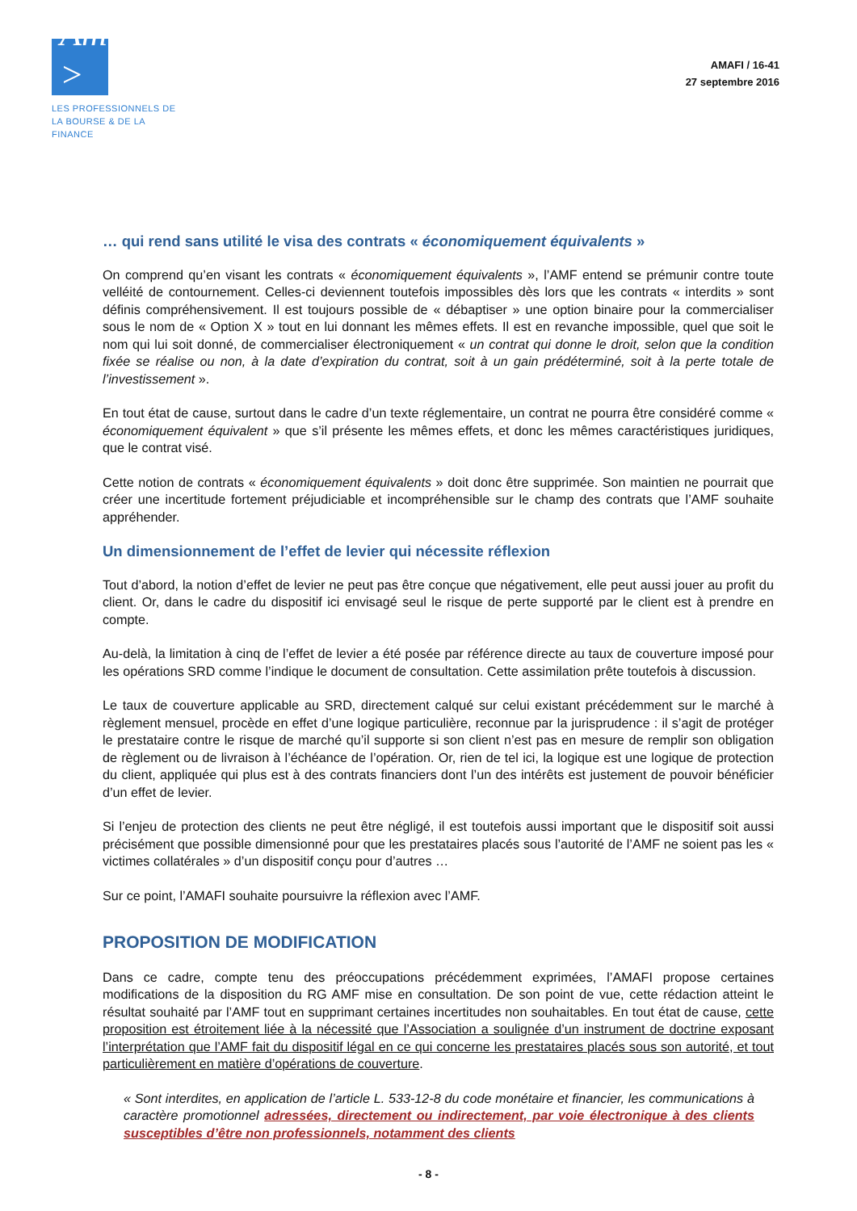Amafi >
LES PROFESSIONNELS DE
LA BOURSE & DE LA FINANCE
AMAFI / 16-41
27 septembre 2016
… qui rend sans utilité le visa des contrats « économiquement équivalents »
On comprend qu’en visant les contrats « économiquement équivalents », l’AMF entend se prémunir contre toute velléité de contournement. Celles-ci deviennent toutefois impossibles dès lors que les contrats « interdits » sont définis compréhensivement. Il est toujours possible de « débaptiser » une option binaire pour la commercialiser sous le nom de « Option X » tout en lui donnant les mêmes effets. Il est en revanche impossible, quel que soit le nom qui lui soit donné, de commercialiser électroniquement « un contrat qui donne le droit, selon que la condition fixée se réalise ou non, à la date d’expiration du contrat, soit à un gain prédéterminé, soit à la perte totale de l’investissement ».
En tout état de cause, surtout dans le cadre d’un texte réglementaire, un contrat ne pourra être considéré comme « économiquement équivalent » que s’il présente les mêmes effets, et donc les mêmes caractéristiques juridiques, que le contrat visé.
Cette notion de contrats « économiquement équivalents » doit donc être supprimée. Son maintien ne pourrait que créer une incertitude fortement préjudiciable et incompréhensible sur le champ des contrats que l’AMF souhaite appréhender.
Un dimensionnement de l’effet de levier qui nécessite réflexion
Tout d’abord, la notion d’effet de levier ne peut pas être conçue que négativement, elle peut aussi jouer au profit du client. Or, dans le cadre du dispositif ici envisagé seul le risque de perte supporté par le client est à prendre en compte.
Au-delà, la limitation à cinq de l’effet de levier a été posée par référence directe au taux de couverture imposé pour les opérations SRD comme l’indique le document de consultation. Cette assimilation prête toutefois à discussion.
Le taux de couverture applicable au SRD, directement calqué sur celui existant précédemment sur le marché à règlement mensuel, procède en effet d’une logique particulière, reconnue par la jurisprudence : il s’agit de protéger le prestataire contre le risque de marché qu’il supporte si son client n’est pas en mesure de remplir son obligation de règlement ou de livraison à l’échéance de l’opération. Or, rien de tel ici, la logique est une logique de protection du client, appliquée qui plus est à des contrats financiers dont l’un des intérêts est justement de pouvoir bénéficier d’un effet de levier.
Si l’enjeu de protection des clients ne peut être négligé, il est toutefois aussi important que le dispositif soit aussi précisément que possible dimensionné pour que les prestataires placés sous l’autorité de l’AMF ne soient pas les « victimes collatérales » d’un dispositif conçu pour d’autres …
Sur ce point, l’AMAFI souhaite poursuivre la réflexion avec l’AMF.
PROPOSITION DE MODIFICATION
Dans ce cadre, compte tenu des préoccupations précédemment exprimées, l’AMAFI propose certaines modifications de la disposition du RG AMF mise en consultation. De son point de vue, cette rédaction atteint le résultat souhaité par l’AMF tout en supprimant certaines incertitudes non souhaitables. En tout état de cause, cette proposition est étroitement liée à la nécessité que l’Association a soulignée d’un instrument de doctrine exposant l’interprétation que l’AMF fait du dispositif légal en ce qui concerne les prestataires placés sous son autorité, et tout particulièrement en matière d’opérations de couverture.
« Sont interdites, en application de l’article L. 533-12-8 du code monétaire et financier, les communications à caractère promotionnel adressées, directement ou indirectement, par voie électronique à des clients susceptibles d’être non professionnels, notamment des clients
- 8 -